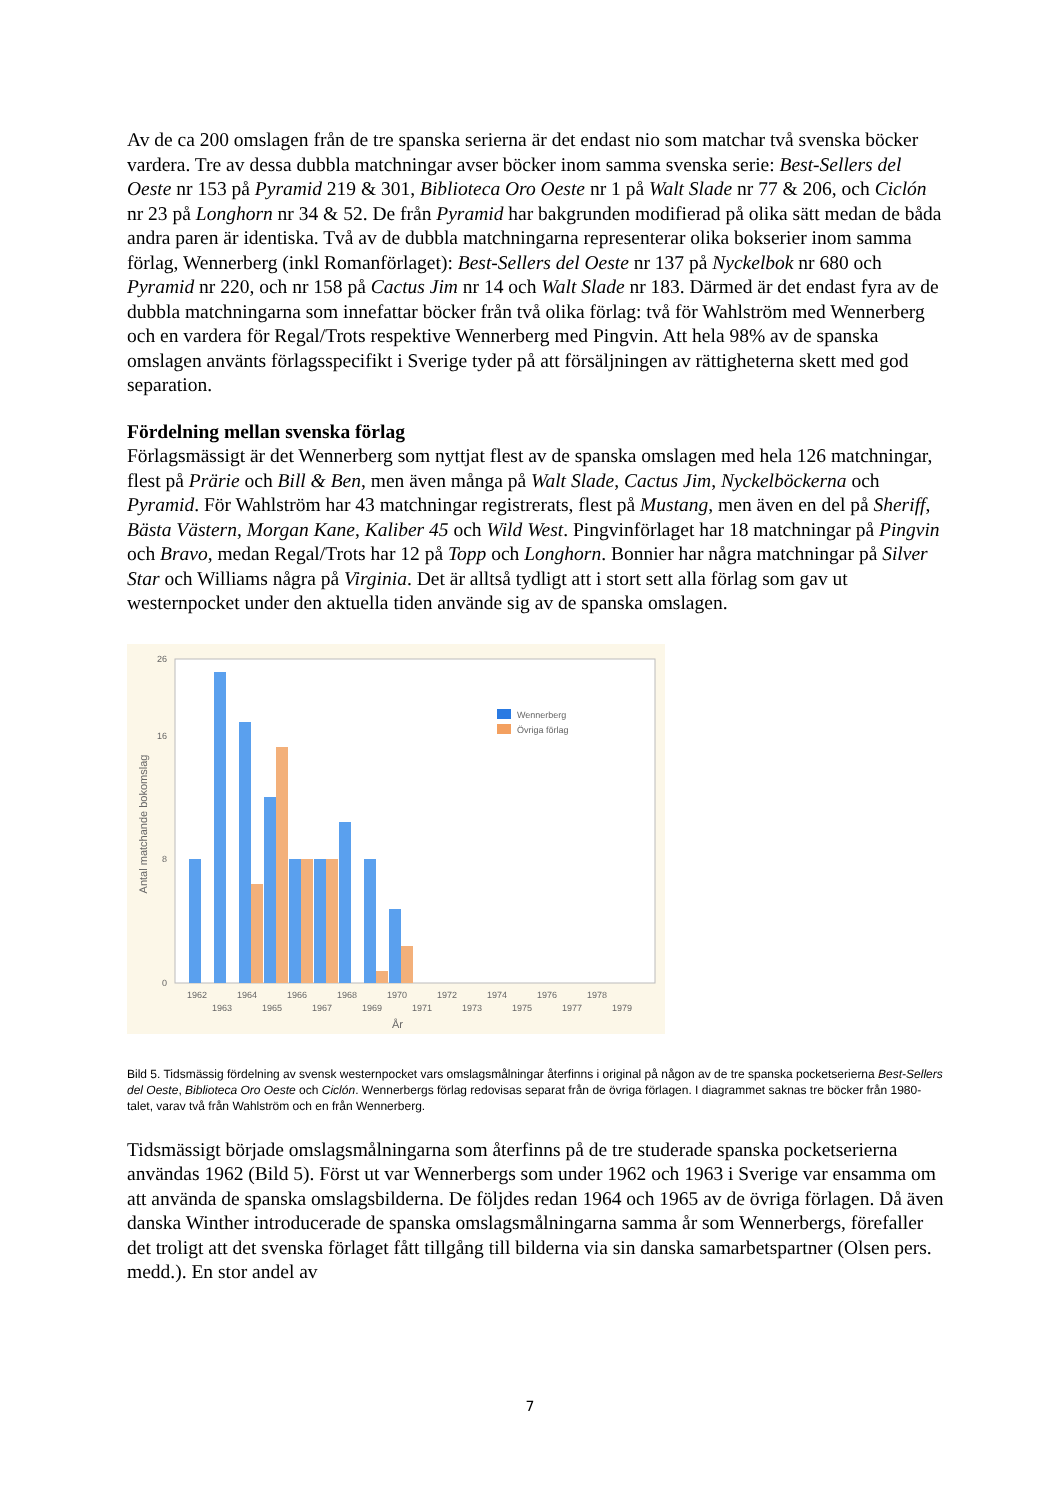Av de ca 200 omslagen från de tre spanska serierna är det endast nio som matchar två svenska böcker vardera. Tre av dessa dubbla matchningar avser böcker inom samma svenska serie: Best-Sellers del Oeste nr 153 på Pyramid 219 & 301, Biblioteca Oro Oeste nr 1 på Walt Slade nr 77 & 206, och Ciclón nr 23 på Longhorn nr 34 & 52. De från Pyramid har bakgrunden modifierad på olika sätt medan de båda andra paren är identiska. Två av de dubbla matchningarna representerar olika bokserier inom samma förlag, Wennerberg (inkl Romanförlaget): Best-Sellers del Oeste nr 137 på Nyckelbok nr 680 och Pyramid nr 220, och nr 158 på Cactus Jim nr 14 och Walt Slade nr 183. Därmed är det endast fyra av de dubbla matchningarna som innefattar böcker från två olika förlag: två för Wahlström med Wennerberg och en vardera för Regal/Trots respektive Wennerberg med Pingvin. Att hela 98% av de spanska omslagen använts förlagsspecifikt i Sverige tyder på att försäljningen av rättigheterna skett med god separation.
Fördelning mellan svenska förlag
Förlagsmässigt är det Wennerberg som nyttjat flest av de spanska omslagen med hela 126 matchningar, flest på Prärie och Bill & Ben, men även många på Walt Slade, Cactus Jim, Nyckelböckerna och Pyramid. För Wahlström har 43 matchningar registrerats, flest på Mustang, men även en del på Sheriff, Bästa Västern, Morgan Kane, Kaliber 45 och Wild West. Pingvinförlaget har 18 matchningar på Pingvin och Bravo, medan Regal/Trots har 12 på Topp och Longhorn. Bonnier har några matchningar på Silver Star och Williams några på Virginia. Det är alltså tydligt att i stort sett alla förlag som gav ut westernpocket under den aktuella tiden använde sig av de spanska omslagen.
Antal matchande bokomslag
0
8
16
26
Wennerberg
Övriga förlag
1962
1964
1966
1968
1970
1972
1974
1976
1978
1963
1965
1967
1969
1971
1973
1975
1977
1979
År
Bild 5. Tidsmässig fördelning av svensk westernpocket vars omslagsmålningar återfinns i original på någon av de tre spanska pocketserierna Best-Sellers del Oeste, Biblioteca Oro Oeste och Ciclón. Wennerbergs förlag redovisas separat från de övriga förlagen. I diagrammet saknas tre böcker från 1980-talet, varav två från Wahlström och en från Wennerberg.
Tidsmässigt började omslagsmålningarna som återfinns på de tre studerade spanska pocketserierna användas 1962 (Bild 5). Först ut var Wennerbergs som under 1962 och 1963 i Sverige var ensamma om att använda de spanska omslagsbilderna. De följdes redan 1964 och 1965 av de övriga förlagen. Då även danska Winther introducerade de spanska omslagsmålningarna samma år som Wennerbergs, förefaller det troligt att det svenska förlaget fått tillgång till bilderna via sin danska samarbetspartner (Olsen pers. medd.). En stor andel av
7